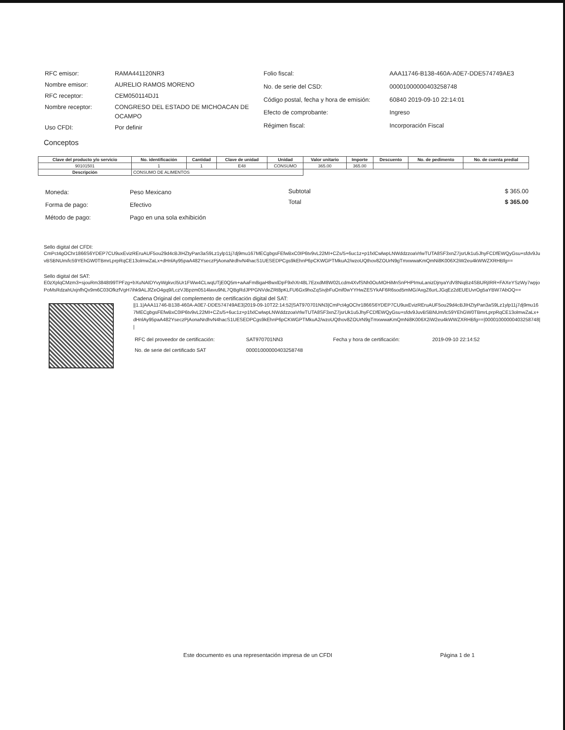| RFC emisor: | RAMA441120NR3 |
| Nombre emisor: | AURELIO RAMOS MORENO |
| RFC receptor: | CEM050114DJ1 |
| Nombre receptor: | CONGRESO DEL ESTADO DE MICHOACAN DE OCAMPO |
| Uso CFDI: | Por definir |
| Folio fiscal: | AAA11746-B138-460A-A0E7-DDE574749AE3 |
| No. de serie del CSD: | 00001000000403258748 |
| Código postal, fecha y hora de emisión: | 60840 2019-09-10 22:14:01 |
| Efecto de comprobante: | Ingreso |
| Régimen fiscal: | Incorporación Fiscal |
Conceptos
| Clave del producto y/o servicio | No. identificación | Cantidad | Clave de unidad | Unidad | Valor unitario | Importe | Descuento | No. de pedimento | No. de cuenta predial |
| --- | --- | --- | --- | --- | --- | --- | --- | --- | --- |
| 90101501 | 1 | 1 | E48 | CONSUMO | 365.00 | 365.00 | | | |
| Descripción | CONSUMO DE ALIMENTOS | | | | | | | | |
| Moneda: | Peso Mexicano |
| Forma de pago: | Efectivo |
| Método de pago: | Pago en una sola exhibición |
| Subtotal | $ 365.00 |
| Total | $ 365.00 |
Sello digital del CFDI:
CmPct4gOChr1866S6YDEP7CU9uxEvizREruAUF5ou29d4cBJIHZtyPan3aS9Lz1ylp11j7dj9mu167MECgbgsFEfwBxC0IP6tv9vL22MI+CZs/5+6uc1z+p1fxlCwlwpLNWddzzoaVrlwTUTA8SF3xnZ7jsrUk1u5JhyFCDfEWQyGsu+sfdv9JuvBSBNUm/lc59YEhGW0TBmrLprpRqCE13olmwZaLx+dHnlAy95paA482YseczPjAonaNrdhvN4hacS1UESEDPCgs9kEhnP6pCKWGPTMkuA2/wzoUQthov8ZOUrN9gTmxwwaKmQmNi8K006X2iW2eu4kWWZXRHBfg==
Sello digital del SAT:
E0zXplqCMzm3+sjouRm3848t99TPFzg+bXuNAIDYvyWgkvcl5Ur1FWw4CLwqUTjE0Q5m+aAaFm8igaH8wxlDpF9xhXr48L7EzxdM8W02Lcdm4XvfSNh0OuMOHiMnSnPHPImuLanizDjnyaYdV8NiqBz4SBURjIRR+FAXeYSzWy7wpjoPoMsRdzahUxjnfhQx9m6C03OfkzfVgH7ihk9ALJfZeO4gq9/LczVJBpzm0514lavu9NL7QBgRdJPPGNVdeZRt8pKLFU6Gx9hoZqSivjbFuOnif0wYYHwZESYkAF6R6sod5mMG/AxgZ6urLJGqEz2dEUEUvrOg5aYBW7AbOQ==
Cadena Original del complemento de certificación digital del SAT:
||1.1|AAA11746-B138-460A-A0E7-DDE574749AE3|2019-09-10T22:14:52|SAT970701NN3|CmPct4gOChr1866S6YDEP7CU9uxEvizREruAUF5ou29d4cBJIHZtyPan3aS9Lz1ylp11j7dj9mu167MECgbgsFEfwBxC0IP6tv9vL22MI+CZs/5+6uc1z+p1fxlCwlwpLNWddzzoaVrlwTUTA8SF3xnZ7jsrUk1u5JhyFCDfEWQyGsu+sfdv9JuvBSBNUm/lc59YEhGW0TBmrLprpRqCE13olmwZaLx+dHnlAy95paA482YseczPjAonaNrdhvN4hacS1UESEDPCgs9kEhnP6pCKWGPTMkuA2/wzoUQthov8ZOUrN9gTmxwwaKmQmNi8K006X2iW2eu4kWWZXRHBfg==|00001000000403258748||
| RFC del proveedor de certificación: | SAT970701NN3 | Fecha y hora de certificación: | 2019-09-10 22:14:52 |
| No. de serie del certificado SAT | 00001000000403258748 | | |
Este documento es una representación impresa de un CFDI Página 1 de 1